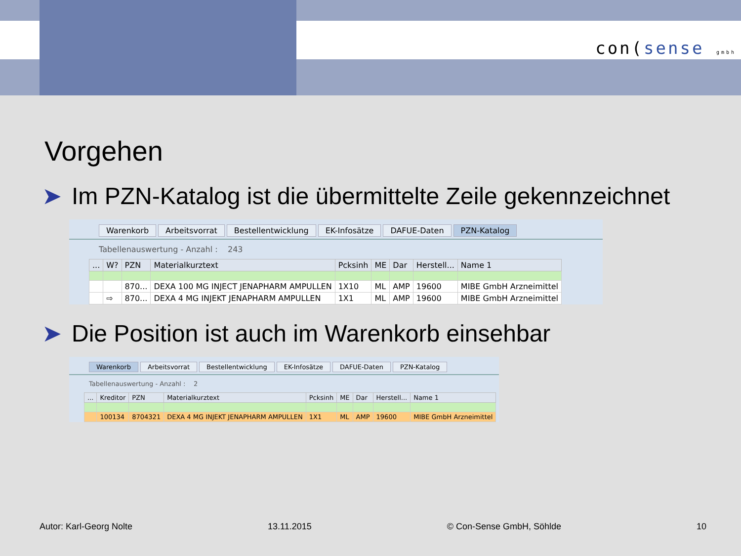con(sense gmbh
Vorgehen
➤ Im PZN-Katalog ist die übermittelte Zeile gekennzeichnet
Warenkorb Arbeitsvorrat Bestellentwicklung EK-Infosätze DAFUE-Daten PZN-Katalog
Tabellenauswertung - Anzahl : 243
| ... | W? | PZN | Materialkurztext | Pcksinh | ME | Dar | Herstell... | Name 1 |
| --- | --- | --- | --- | --- | --- | --- | --- | --- |
| | | 870... | DEXA 100 MG INJECT JENAPHARM AMPULLEN | 1X10 | ML | AMP | 19600 | MIBE GmbH Arzneimittel |
| | ⇨ | 870... | DEXA 4 MG INJEKT JENAPHARM AMPULLEN | 1X1 | ML | AMP | 19600 | MIBE GmbH Arzneimittel |
➤ Die Position ist auch im Warenkorb einsehbar
Warenkorb Arbeitsvorrat Bestellentwicklung EK-Infosätze DAFUE-Daten PZN-Katalog
Tabellenauswertung - Anzahl : 2
| ... | Kreditor | PZN | Materialkurztext | Pcksinh | ME | Dar | Herstell... | Name 1 |
| --- | --- | --- | --- | --- | --- | --- | --- | --- |
| | 100134 | 8704321 | DEXA 4 MG INJEKT JENAPHARM AMPULLEN | 1X1 | ML | AMP | 19600 | MIBE GmbH Arzneimittel |
Autor: Karl-Georg Nolte 13.11.2015 © Con-Sense GmbH, Söhlde 10